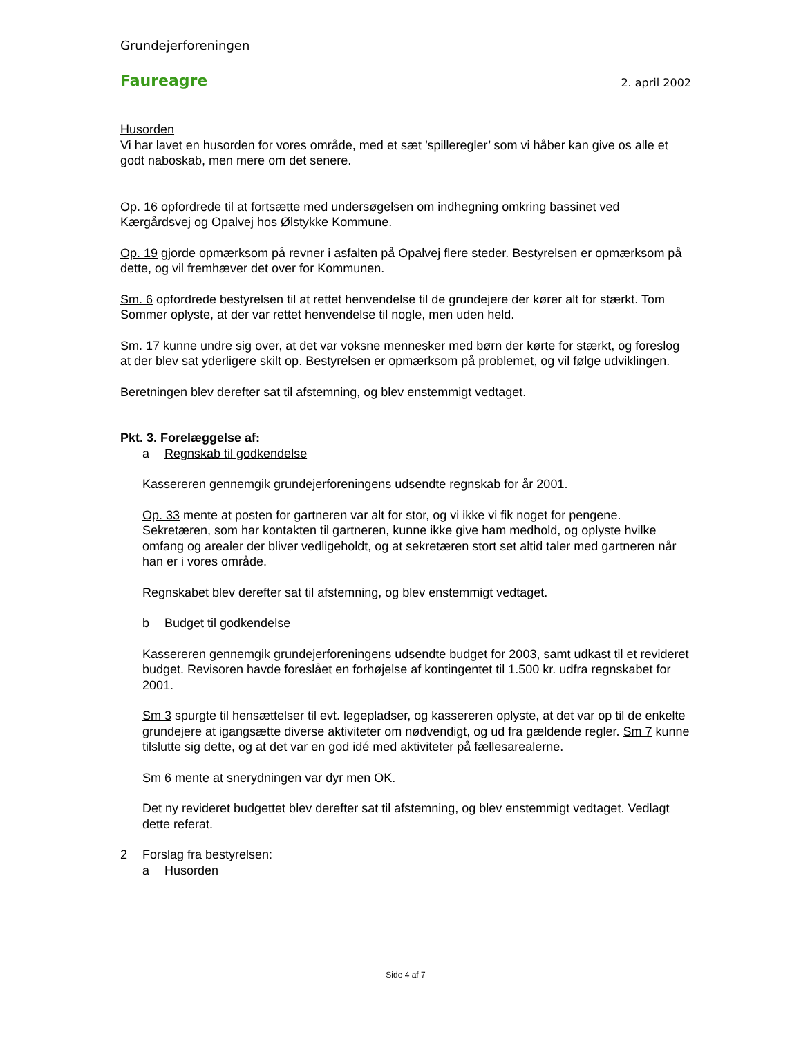Grundejerforeningen
Faureagre 2. april 2002
Husorden
Vi har lavet en husorden for vores område, med et sæt ’spilleregler’ som vi håber kan give os alle et godt naboskab, men mere om det senere.
Op. 16 opfordrede til at fortsætte med undersøgelsen om indhegning omkring bassinet ved Kærgårdsvej og Opalvej hos Ølstykke Kommune.
Op. 19 gjorde opmærksom på revner i asfalten på Opalvej flere steder. Bestyrelsen er opmærksom på dette, og vil fremhæver det over for Kommunen.
Sm. 6 opfordrede bestyrelsen til at rettet henvendelse til de grundejere der kører alt for stærkt. Tom Sommer oplyste, at der var rettet henvendelse til nogle, men uden held.
Sm. 17 kunne undre sig over, at det var voksne mennesker med børn der kørte for stærkt, og foreslog at der blev sat yderligere skilt op. Bestyrelsen er opmærksom på problemet, og vil følge udviklingen.
Beretningen blev derefter sat til afstemning, og blev enstemmigt vedtaget.
Pkt. 3. Forelæggelse af:
a Regnskab til godkendelse
Kassereren gennemgik grundejerforeningens udsendte regnskab for år 2001.
Op. 33 mente at posten for gartneren var alt for stor, og vi ikke vi fik noget for pengene. Sekretæren, som har kontakten til gartneren, kunne ikke give ham medhold, og oplyste hvilke omfang og arealer der bliver vedligeholdt, og at sekretæren stort set altid taler med gartneren når han er i vores område.
Regnskabet blev derefter sat til afstemning, og blev enstemmigt vedtaget.
b Budget til godkendelse
Kassereren gennemgik grundejerforeningens udsendte budget for 2003, samt udkast til et revideret budget. Revisoren havde foreslået en forhøjelse af kontingentet til 1.500 kr. udfra regnskabet for 2001.
Sm 3 spurgte til hensættelser til evt. legepladser, og kassereren oplyste, at det var op til de enkelte grundejere at igangsætte diverse aktiviteter om nødvendigt, og ud fra gældende regler. Sm 7 kunne tilslutte sig dette, og at det var en god idé med aktiviteter på fællesarealerne.
Sm 6 mente at snerydningen var dyr men OK.
Det ny revideret budgettet blev derefter sat til afstemning, og blev enstemmigt vedtaget. Vedlagt dette referat.
2 Forslag fra bestyrelsen:
a Husorden
Side 4 af 7